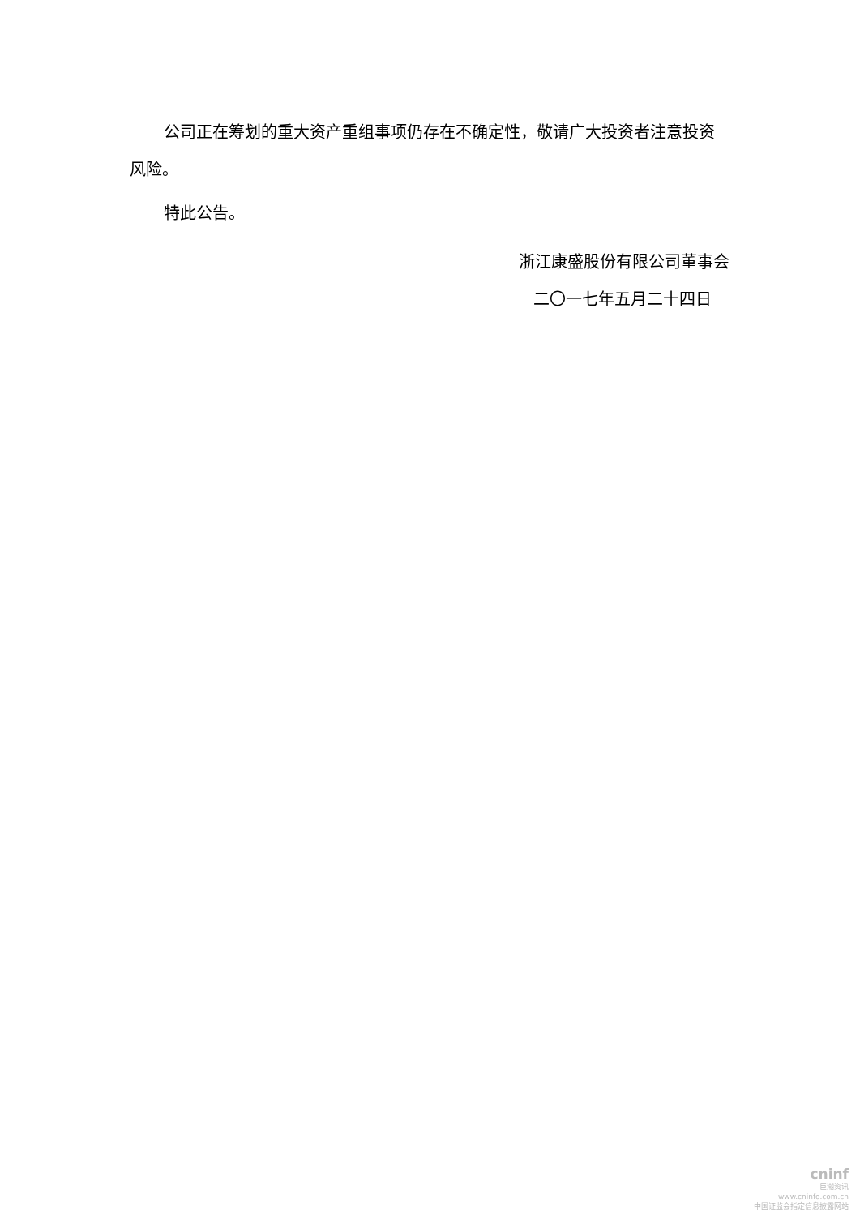公司正在筹划的重大资产重组事项仍存在不确定性，敬请广大投资者注意投资风险。
特此公告。
浙江康盛股份有限公司董事会
二〇一七年五月二十四日
cninf
巨潮资讯
www.cninfo.com.cn
中国证监会指定信息披露网站